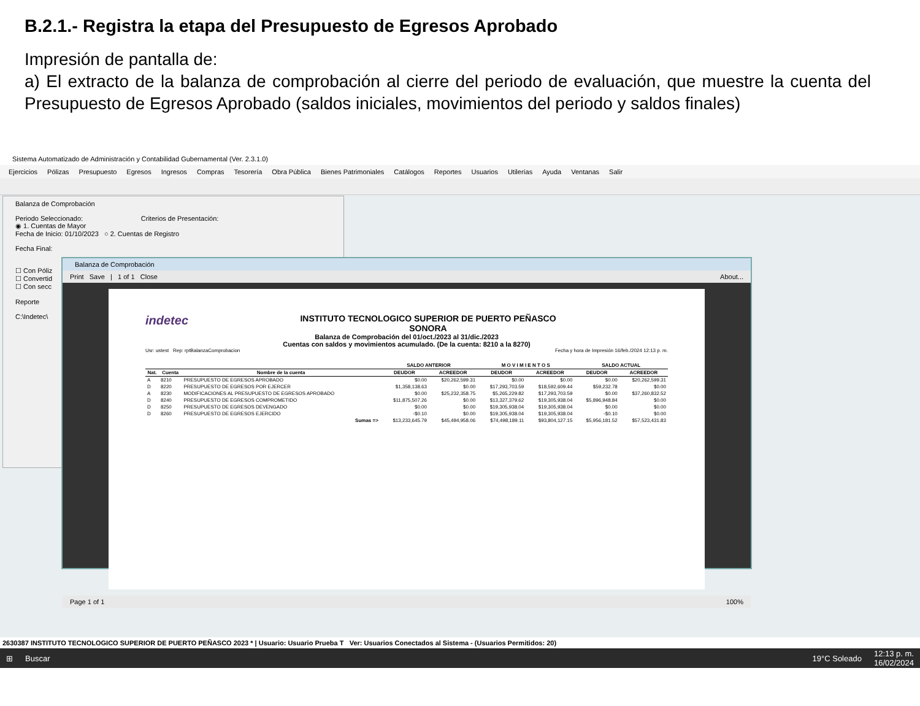B.2.1.- Registra la etapa del Presupuesto de Egresos Aprobado
Impresión de pantalla de:
a) El extracto de la balanza de comprobación al cierre del periodo de evaluación, que muestre la cuenta del Presupuesto de Egresos Aprobado (saldos iniciales, movimientos del periodo y saldos finales)
Sistema Automatizado de Administración y Contabilidad Gubernamental (Ver. 2.3.1.0)
Ejercicios Pólizas Presupuesto Egresos Ingresos Compras Tesorería Obra Pública Bienes Patrimoniales Catálogos Reportes Usuarios Utilerías Ayuda Ventanas Salir
Balanza de Comprobación
Periodo Seleccionado: Criterios de Presentación:
◉ 1. Cuentas de Mayor
Fecha de Inicio: 01/10/2023 ○ 2. Cuentas de Registro
Fecha Final:
☐ Con Póliz
☐ Convertid
☐ Con secc
Reporte
C:\Indetec\
Balanza de Comprobación
Print Save | 1 of 1 Close About...
indetec
INSTITUTO TECNOLOGICO SUPERIOR DE PUERTO PEÑASCO
SONORA
Balanza de Comprobación del 01/oct./2023 al 31/dic./2023
Cuentas con saldos y movimientos acumulado. (De la cuenta: 8210 a la 8270)
Usr: ustest Rep: rptBalanzaComprobacion Fecha y hora de Impresión 16/feb./2024 12:13 p. m.
| | | | SALDO ANTERIOR | | M O V I M I E N T O S | | SALDO ACTUAL | |
| --- | --- | --- | --- | --- | --- | --- | --- | --- |
| Nat. | Cuenta | Nombre de la cuenta | DEUDOR | ACREEDOR | DEUDOR | ACREEDOR | DEUDOR | ACREEDOR |
| A | 8210 | PRESUPUESTO DE EGRESOS APROBADO | $0.00 | $20,262,599.31 | $0.00 | $0.00 | $0.00 | $20,262,599.31 |
| D | 8220 | PRESUPUESTO DE EGRESOS POR EJERCER | $1,358,138.63 | $0.00 | $17,293,703.59 | $18,592,609.44 | $59,232.78 | $0.00 |
| A | 8230 | MODIFICACIONES AL PRESUPUESTO DE EGRESOS APROBADO | $0.00 | $25,232,358.75 | $5,265,229.82 | $17,293,703.59 | $0.00 | $37,260,832.52 |
| D | 8240 | PRESUPUESTO DE EGRESOS COMPROMETIDO | $11,875,507.26 | $0.00 | $13,327,379.62 | $19,305,938.04 | $5,896,948.84 | $0.00 |
| D | 8250 | PRESUPUESTO DE EGRESOS DEVENGADO | $0.00 | $0.00 | $19,305,938.04 | $19,305,938.04 | $0.00 | $0.00 |
| D | 8260 | PRESUPUESTO DE EGRESOS EJERCIDO | -$0.10 | $0.00 | $19,305,938.04 | $19,305,938.04 | -$0.10 | $0.00 |
| Sumas => | | | $13,233,645.79 | $45,494,958.06 | $74,498,189.11 | $93,804,127.15 | $5,956,181.52 | $57,523,431.83 |
Page 1 of 1 100%
2630387 INSTITUTO TECNOLOGICO SUPERIOR DE PUERTO PEÑASCO 2023 * | Usuario: Usuario Prueba T Ver: Usuarios Conectados al Sistema - (Usuarios Permitidos: 20)
⊞ Buscar 19°C Soleado 12:13 p. m.
16/02/2024